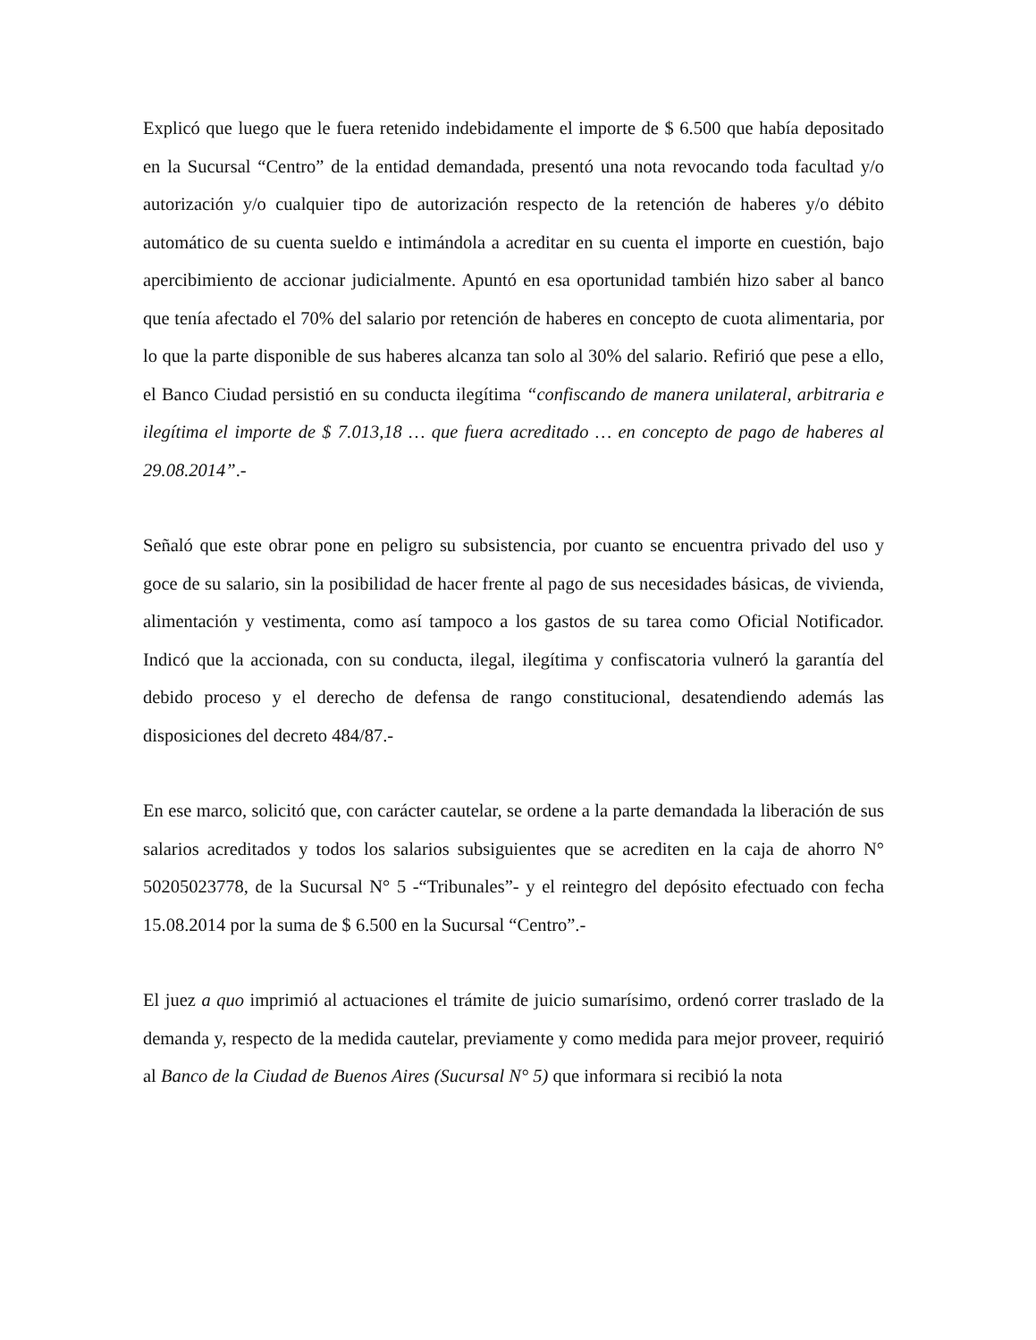Explicó que luego que le fuera retenido indebidamente el importe de $ 6.500 que había depositado en la Sucursal “Centro” de la entidad demandada, presentó una nota revocando toda facultad y/o autorización y/o cualquier tipo de autorización respecto de la retención de haberes y/o débito automático de su cuenta sueldo e intimándola a acreditar en su cuenta el importe en cuestión, bajo apercibimiento de accionar judicialmente. Apuntó en esa oportunidad también hizo saber al banco que tenía afectado el 70% del salario por retención de haberes en concepto de cuota alimentaria, por lo que la parte disponible de sus haberes alcanza tan solo al 30% del salario. Refirió que pese a ello, el Banco Ciudad persistió en su conducta ilegítima “confiscando de manera unilateral, arbitraria e ilegítima el importe de $ 7.013,18 … que fuera acreditado … en concepto de pago de haberes al 29.08.2014”.-
Señaló que este obrar pone en peligro su subsistencia, por cuanto se encuentra privado del uso y goce de su salario, sin la posibilidad de hacer frente al pago de sus necesidades básicas, de vivienda, alimentación y vestimenta, como así tampoco a los gastos de su tarea como Oficial Notificador. Indicó que la accionada, con su conducta, ilegal, ilegítima y confiscatoria vulneró la garantía del debido proceso y el derecho de defensa de rango constitucional, desatendiendo además las disposiciones del decreto 484/87.-
En ese marco, solicitó que, con carácter cautelar, se ordene a la parte demandada la liberación de sus salarios acreditados y todos los salarios subsiguientes que se acrediten en la caja de ahorro N° 50205023778, de la Sucursal N° 5 -“Tribunales”- y el reintegro del depósito efectuado con fecha 15.08.2014 por la suma de $ 6.500 en la Sucursal “Centro”.-
El juez a quo imprimió al actuaciones el trámite de juicio sumarísimo, ordenó correr traslado de la demanda y, respecto de la medida cautelar, previamente y como medida para mejor proveer, requirió al Banco de la Ciudad de Buenos Aires (Sucursal N° 5) que informara si recibió la nota